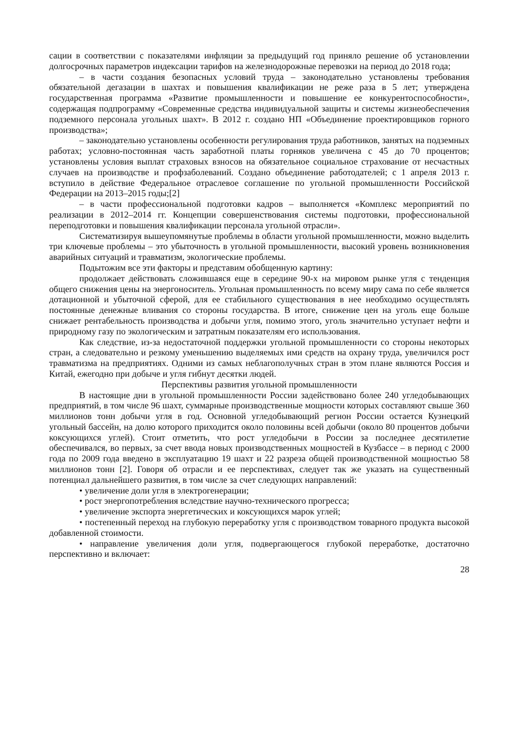сации в соответствии с показателями инфляции за предыдущий год приняло решение об установлении долгосрочных параметров индексации тарифов на железнодорожные перевозки на период до 2018 года;
– в части создания безопасных условий труда – законодательно установлены требования обязательной дегазации в шахтах и повышения квалификации не реже раза в 5 лет; утверждена государственная программа «Развитие промышленности и повышение ее конкурентоспособности», содержащая подпрограмму «Современные средства индивидуальной защиты и системы жизнеобеспечения подземного персонала угольных шахт». В 2012 г. создано НП «Объединение проектировщиков горного производства»;
– законодательно установлены особенности регулирования труда работников, занятых на подземных работах; условно-постоянная часть заработной платы горняков увеличена с 45 до 70 процентов; установлены условия выплат страховых взносов на обязательное социальное страхование от несчастных случаев на производстве и профзаболеваний. Создано объединение работодателей; с 1 апреля 2013 г. вступило в действие Федеральное отраслевое соглашение по угольной промышленности Российской Федерации на 2013–2015 годы;[2]
– в части профессиональной подготовки кадров – выполняется «Комплекс мероприятий по реализации в 2012–2014 гг. Концепции совершенствования системы подготовки, профессиональной переподготовки и повышения квалификации персонала угольной отрасли».
Систематизируя вышеупомянутые проблемы в области угольной промышленности, можно выделить три ключевые проблемы – это убыточность в угольной промышленности, высокий уровень возникновения аварийных ситуаций и травматизм, экологические проблемы.
Подытожим все эти факторы и представим обобщенную картину:
продолжает действовать сложившаяся еще в середине 90-х на мировом рынке угля с тенденция общего снижения цены на энергоноситель. Угольная промышленность по всему миру сама по себе является дотационной и убыточной сферой, для ее стабильного существования в нее необходимо осуществлять постоянные денежные вливания со стороны государства. В итоге, снижение цен на уголь еще больше снижает рентабельность производства и добычи угля, помимо этого, уголь значительно уступает нефти и природному газу по экологическим и затратным показателям его использования.
Как следствие, из-за недостаточной поддержки угольной промышленности со стороны некоторых стран, а следовательно и резкому уменьшению выделяемых ими средств на охрану труда, увеличился рост травматизма на предприятиях. Одними из самых неблагополучных стран в этом плане являются Россия и Китай, ежегодно при добыче и угля гибнут десятки людей.
Перспективы развития угольной промышленности
В настоящие дни в угольной промышленности России задействовано более 240 угледобывающих предприятий, в том числе 96 шахт, суммарные производственные мощности которых составляют свыше 360 миллионов тонн добычи угля в год. Основной угледобывающий регион России остается Кузнецкий угольный бассейн, на долю которого приходится около половины всей добычи (около 80 процентов добычи коксующихся углей). Стоит отметить, что рост угледобычи в России за последнее десятилетие обеспечивался, во первых, за счет ввода новых производственных мощностей в Кузбассе – в период с 2000 года по 2009 года введено в эксплуатацию 19 шахт и 22 разреза общей производственной мощностью 58 миллионов тонн [2]. Говоря об отрасли и ее перспективах, следует так же указать на существенный потенциал дальнейшего развития, в том числе за счет следующих направлений:
• увеличение доли угля в электрогенерации;
• рост энергопотребления вследствие научно-технического прогресса;
• увеличение экспорта энергетических и коксующихся марок углей;
• постепенный переход на глубокую переработку угля с производством товарного продукта высокой добавленной стоимости.
• направление увеличения доли угля, подвергающегося глубокой переработке, достаточно перспективно и включает:
28